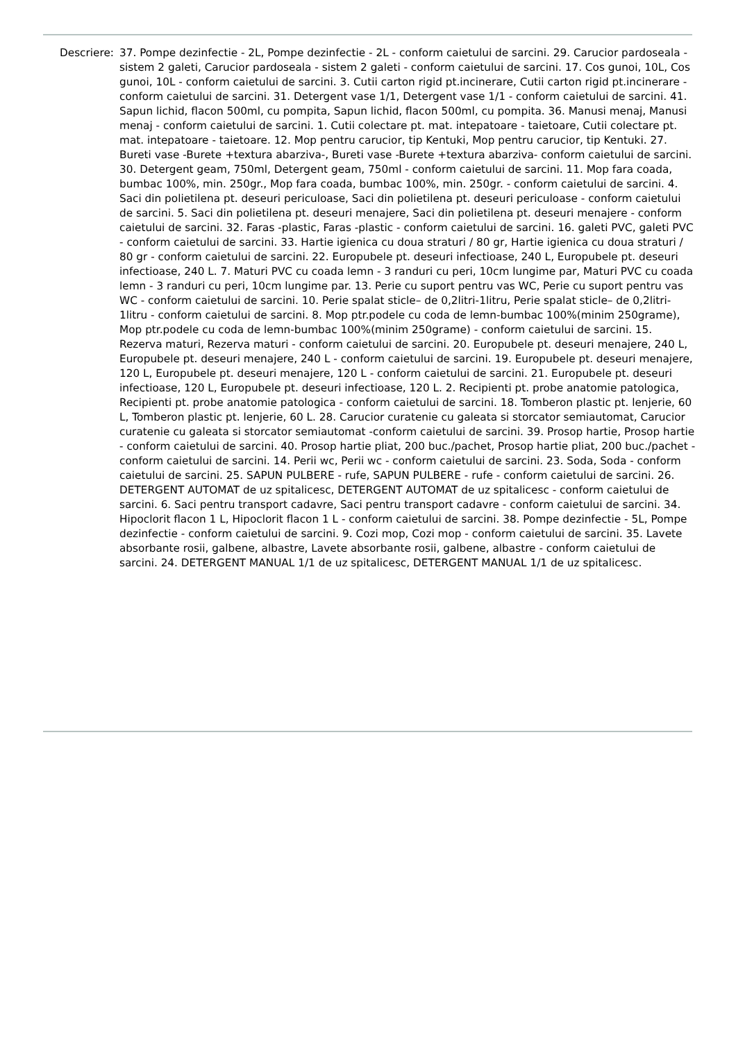Descriere: 37. Pompe dezinfectie - 2L, Pompe dezinfectie - 2L - conform caietului de sarcini. 29. Carucior pardoseala - sistem 2 galeti, Carucior pardoseala - sistem 2 galeti - conform caietului de sarcini. 17. Cos gunoi, 10L, Cos gunoi, 10L - conform caietului de sarcini. 3. Cutii carton rigid pt.incinerare, Cutii carton rigid pt.incinerare - conform caietului de sarcini. 31. Detergent vase 1/1, Detergent vase 1/1 - conform caietului de sarcini. 41. Sapun lichid, flacon 500ml, cu pompita, Sapun lichid, flacon 500ml, cu pompita. 36. Manusi menaj, Manusi menaj - conform caietului de sarcini. 1. Cutii colectare pt. mat. intepatoare - taietoare, Cutii colectare pt. mat. intepatoare - taietoare. 12. Mop pentru carucior, tip Kentuki, Mop pentru carucior, tip Kentuki. 27. Bureti vase -Burete +textura abarziva-, Bureti vase -Burete +textura abarziva- conform caietului de sarcini. 30. Detergent geam, 750ml, Detergent geam, 750ml - conform caietului de sarcini. 11. Mop fara coada, bumbac 100%, min. 250gr., Mop fara coada, bumbac 100%, min. 250gr. - conform caietului de sarcini. 4. Saci din polietilena pt. deseuri periculoase, Saci din polietilena pt. deseuri periculoase - conform caietului de sarcini. 5. Saci din polietilena pt. deseuri menajere, Saci din polietilena pt. deseuri menajere - conform caietului de sarcini. 32. Faras -plastic, Faras -plastic - conform caietului de sarcini. 16. galeti PVC, galeti PVC - conform caietului de sarcini. 33. Hartie igienica cu doua straturi / 80 gr, Hartie igienica cu doua straturi / 80 gr - conform caietului de sarcini. 22. Europubele pt. deseuri infectioase, 240 L, Europubele pt. deseuri infectioase, 240 L. 7. Maturi PVC cu coada lemn - 3 randuri cu peri, 10cm lungime par, Maturi PVC cu coada lemn - 3 randuri cu peri, 10cm lungime par. 13. Perie cu suport pentru vas WC, Perie cu suport pentru vas WC - conform caietului de sarcini. 10. Perie spalat sticle– de 0,2litri-1litru, Perie spalat sticle– de 0,2litri-1litru - conform caietului de sarcini. 8. Mop ptr.podele cu coda de lemn-bumbac 100%(minim 250grame), Mop ptr.podele cu coda de lemn-bumbac 100%(minim 250grame) - conform caietului de sarcini. 15. Rezerva maturi, Rezerva maturi - conform caietului de sarcini. 20. Europubele pt. deseuri menajere, 240 L, Europubele pt. deseuri menajere, 240 L - conform caietului de sarcini. 19. Europubele pt. deseuri menajere, 120 L, Europubele pt. deseuri menajere, 120 L - conform caietului de sarcini. 21. Europubele pt. deseuri infectioase, 120 L, Europubele pt. deseuri infectioase, 120 L. 2. Recipienti pt. probe anatomie patologica, Recipienti pt. probe anatomie patologica - conform caietului de sarcini. 18. Tomberon plastic pt. lenjerie, 60 L, Tomberon plastic pt. lenjerie, 60 L. 28. Carucior curatenie cu galeata si storcator semiautomat, Carucior curatenie cu galeata si storcator semiautomat -conform caietului de sarcini. 39. Prosop hartie, Prosop hartie - conform caietului de sarcini. 40. Prosop hartie pliat, 200 buc./pachet, Prosop hartie pliat, 200 buc./pachet - conform caietului de sarcini. 14. Perii wc, Perii wc - conform caietului de sarcini. 23. Soda, Soda - conform caietului de sarcini. 25. SAPUN PULBERE - rufe, SAPUN PULBERE - rufe - conform caietului de sarcini. 26. DETERGENT AUTOMAT de uz spitalicesc, DETERGENT AUTOMAT de uz spitalicesc - conform caietului de sarcini. 6. Saci pentru transport cadavre, Saci pentru transport cadavre - conform caietului de sarcini. 34. Hipoclorit flacon 1 L, Hipoclorit flacon 1 L - conform caietului de sarcini. 38. Pompe dezinfectie - 5L, Pompe dezinfectie - conform caietului de sarcini. 9. Cozi mop, Cozi mop - conform caietului de sarcini. 35. Lavete absorbante rosii, galbene, albastre, Lavete absorbante rosii, galbene, albastre - conform caietului de sarcini. 24. DETERGENT MANUAL 1/1 de uz spitalicesc, DETERGENT MANUAL 1/1 de uz spitalicesc.